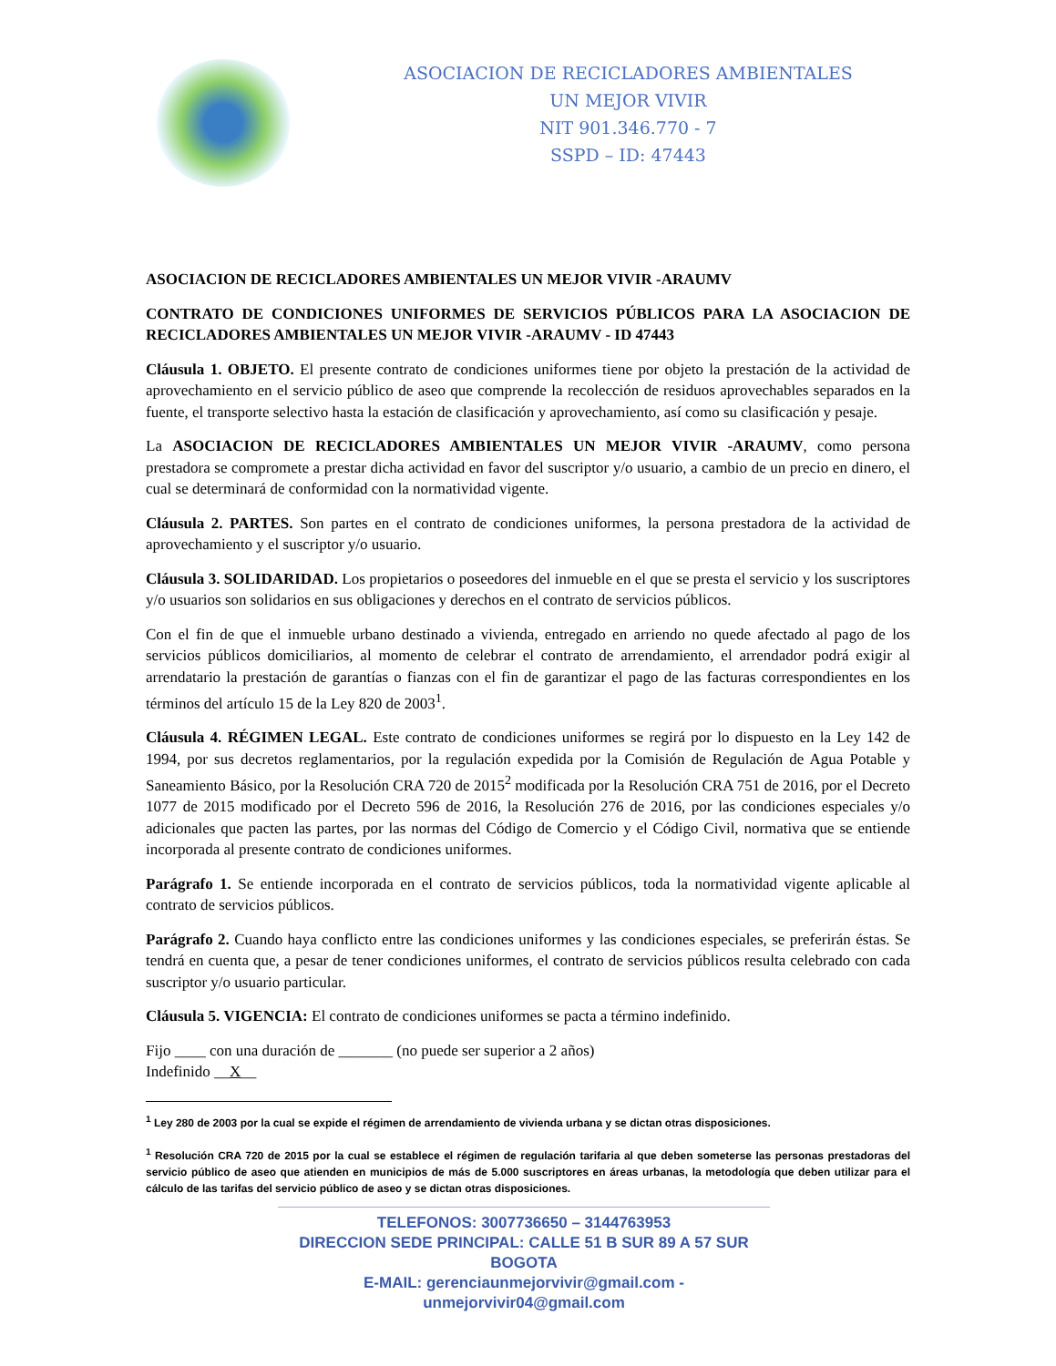ASOCIACION DE RECICLADORES AMBIENTALES
UN MEJOR VIVIR
NIT 901.346.770 - 7
SSPD – ID: 47443
ASOCIACION DE RECICLADORES AMBIENTALES UN MEJOR VIVIR -ARAUMV
CONTRATO DE CONDICIONES UNIFORMES DE SERVICIOS PÚBLICOS PARA LA ASOCIACION DE RECICLADORES AMBIENTALES UN MEJOR VIVIR -ARAUMV - ID 47443
Cláusula 1. OBJETO. El presente contrato de condiciones uniformes tiene por objeto la prestación de la actividad de aprovechamiento en el servicio público de aseo que comprende la recolección de residuos aprovechables separados en la fuente, el transporte selectivo hasta la estación de clasificación y aprovechamiento, así como su clasificación y pesaje.
La ASOCIACION DE RECICLADORES AMBIENTALES UN MEJOR VIVIR -ARAUMV, como persona prestadora se compromete a prestar dicha actividad en favor del suscriptor y/o usuario, a cambio de un precio en dinero, el cual se determinará de conformidad con la normatividad vigente.
Cláusula 2. PARTES. Son partes en el contrato de condiciones uniformes, la persona prestadora de la actividad de aprovechamiento y el suscriptor y/o usuario.
Cláusula 3. SOLIDARIDAD. Los propietarios o poseedores del inmueble en el que se presta el servicio y los suscriptores y/o usuarios son solidarios en sus obligaciones y derechos en el contrato de servicios públicos.
Con el fin de que el inmueble urbano destinado a vivienda, entregado en arriendo no quede afectado al pago de los servicios públicos domiciliarios, al momento de celebrar el contrato de arrendamiento, el arrendador podrá exigir al arrendatario la prestación de garantías o fianzas con el fin de garantizar el pago de las facturas correspondientes en los términos del artículo 15 de la Ley 820 de 2003<sup>1</sup>.
Cláusula 4. RÉGIMEN LEGAL. Este contrato de condiciones uniformes se regirá por lo dispuesto en la Ley 142 de 1994, por sus decretos reglamentarios, por la regulación expedida por la Comisión de Regulación de Agua Potable y Saneamiento Básico, por la Resolución CRA 720 de 2015<sup>2</sup> modificada por la Resolución CRA 751 de 2016, por el Decreto 1077 de 2015 modificado por el Decreto 596 de 2016, la Resolución 276 de 2016, por las condiciones especiales y/o adicionales que pacten las partes, por las normas del Código de Comercio y el Código Civil, normativa que se entiende incorporada al presente contrato de condiciones uniformes.
Parágrafo 1. Se entiende incorporada en el contrato de servicios públicos, toda la normatividad vigente aplicable al contrato de servicios públicos.
Parágrafo 2. Cuando haya conflicto entre las condiciones uniformes y las condiciones especiales, se preferirán éstas. Se tendrá en cuenta que, a pesar de tener condiciones uniformes, el contrato de servicios públicos resulta celebrado con cada suscriptor y/o usuario particular.
Cláusula 5. VIGENCIA: El contrato de condiciones uniformes se pacta a término indefinido.
Fijo ____ con una duración de _______ (no puede ser superior a 2 años)
Indefinido __X__
<sup>1</sup> Ley 280 de 2003 por la cual se expide el régimen de arrendamiento de vivienda urbana y se dictan otras disposiciones.
<sup>1</sup> Resolución CRA 720 de 2015 por la cual se establece el régimen de regulación tarifaria al que deben someterse las personas prestadoras del servicio público de aseo que atienden en municipios de más de 5.000 suscriptores en áreas urbanas, la metodología que deben utilizar para el cálculo de las tarifas del servicio público de aseo y se dictan otras disposiciones.
TELEFONOS: 3007736650 – 3144763953
DIRECCION SEDE PRINCIPAL: CALLE 51 B SUR 89 A 57 SUR BOGOTA
E-MAIL: gerenciaunmejorvivir@gmail.com - unmejorvivir04@gmail.com